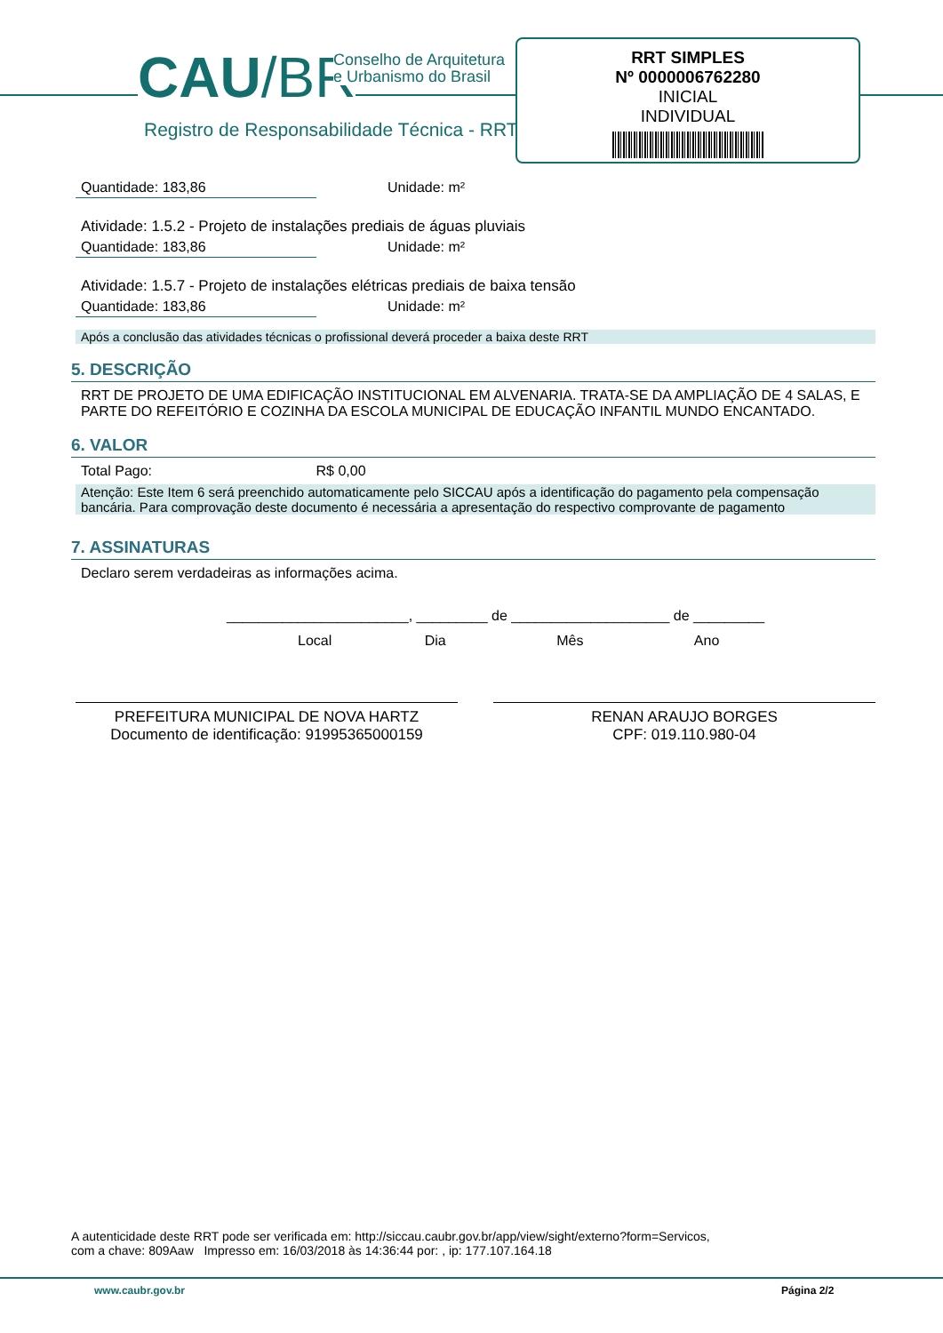CAU/BR
Conselho de Arquitetura
e Urbanismo do Brasil
Registro de Responsabilidade Técnica - RRT
RRT SIMPLES
Nº 0000006762280
INICIAL
INDIVIDUAL
Quantidade: 183,86 Unidade: m²
Atividade: 1.5.2 - Projeto de instalações prediais de águas pluviais
Quantidade: 183,86 Unidade: m²
Atividade: 1.5.7 - Projeto de instalações elétricas prediais de baixa tensão
Quantidade: 183,86 Unidade: m²
Após a conclusão das atividades técnicas o profissional deverá proceder a baixa deste RRT
5. DESCRIÇÃO
RRT DE PROJETO DE UMA EDIFICAÇÃO INSTITUCIONAL EM ALVENARIA. TRATA-SE DA AMPLIAÇÃO DE 4 SALAS, E PARTE DO REFEITÓRIO E COZINHA DA ESCOLA MUNICIPAL DE EDUCAÇÃO INFANTIL MUNDO ENCANTADO.
6. VALOR
Total Pago: R$ 0,00
Atenção: Este Item 6 será preenchido automaticamente pelo SICCAU após a identificação do pagamento pela compensação bancária. Para comprovação deste documento é necessária a apresentação do respectivo comprovante de pagamento
7. ASSINATURAS
Declaro serem verdadeiras as informações acima.
_______________________, _________ de ____________________ de _________
Local Dia Mês Ano
PREFEITURA MUNICIPAL DE NOVA HARTZ
Documento de identificação: 91995365000159
RENAN ARAUJO BORGES
CPF: 019.110.980-04
A autenticidade deste RRT pode ser verificada em: http://siccau.caubr.gov.br/app/view/sight/externo?form=Servicos,
com a chave: 809Aaw Impresso em: 16/03/2018 às 14:36:44 por: , ip: 177.107.164.18
www.caubr.gov.br Página 2/2